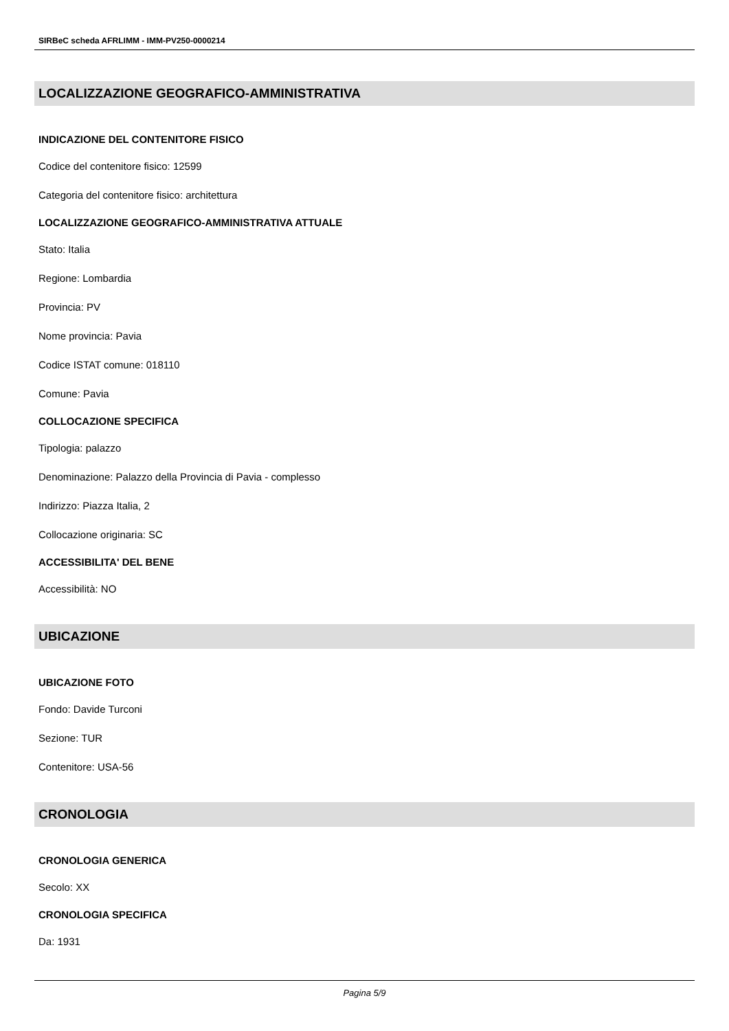SIRBeC scheda AFRLIMM - IMM-PV250-0000214
LOCALIZZAZIONE GEOGRAFICO-AMMINISTRATIVA
INDICAZIONE DEL CONTENITORE FISICO
Codice del contenitore fisico: 12599
Categoria del contenitore fisico: architettura
LOCALIZZAZIONE GEOGRAFICO-AMMINISTRATIVA ATTUALE
Stato: Italia
Regione: Lombardia
Provincia: PV
Nome provincia: Pavia
Codice ISTAT comune: 018110
Comune: Pavia
COLLOCAZIONE SPECIFICA
Tipologia: palazzo
Denominazione: Palazzo della Provincia di Pavia - complesso
Indirizzo: Piazza Italia, 2
Collocazione originaria: SC
ACCESSIBILITA' DEL BENE
Accessibilità: NO
UBICAZIONE
UBICAZIONE FOTO
Fondo: Davide Turconi
Sezione: TUR
Contenitore: USA-56
CRONOLOGIA
CRONOLOGIA GENERICA
Secolo: XX
CRONOLOGIA SPECIFICA
Da: 1931
Pagina 5/9